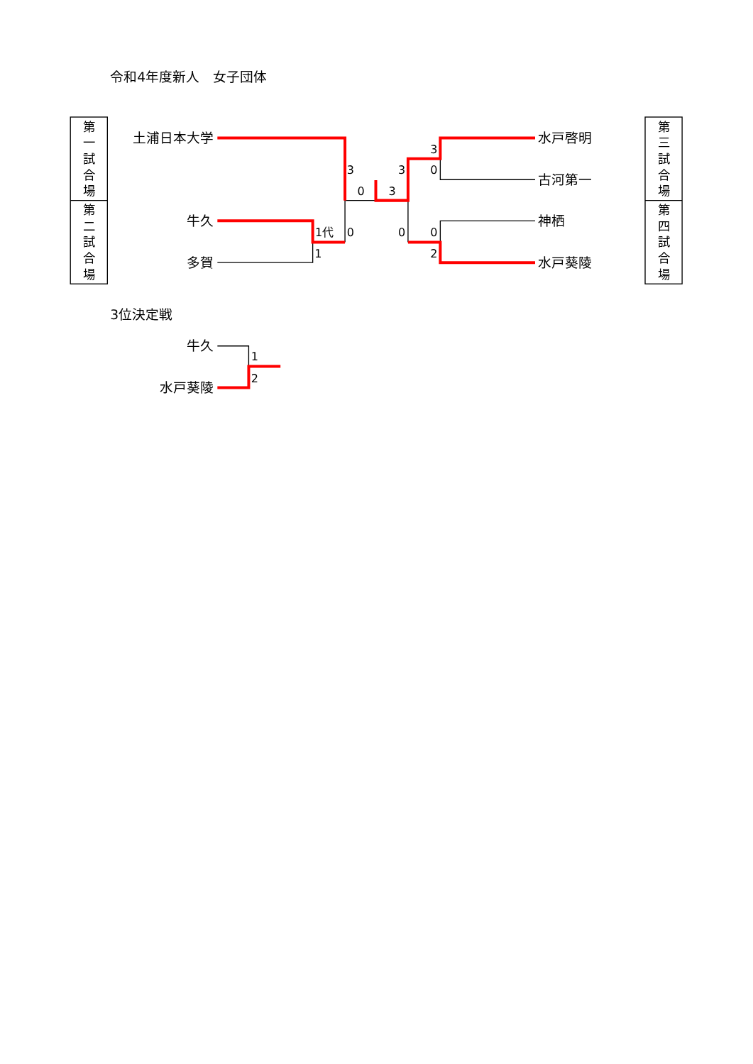令和4年度新人　女子団体
第
一
試
合
場
第
二
試
合
場
第
三
試
合
場
第
四
試
合
場
土浦日本大学
牛久
多賀
水戸啓明
古河第一
神栖
水戸葵陵
3
3
0
3
3
0
1代
0
0
0
1
2
3位決定戦
牛久
水戸葵陵
1
2